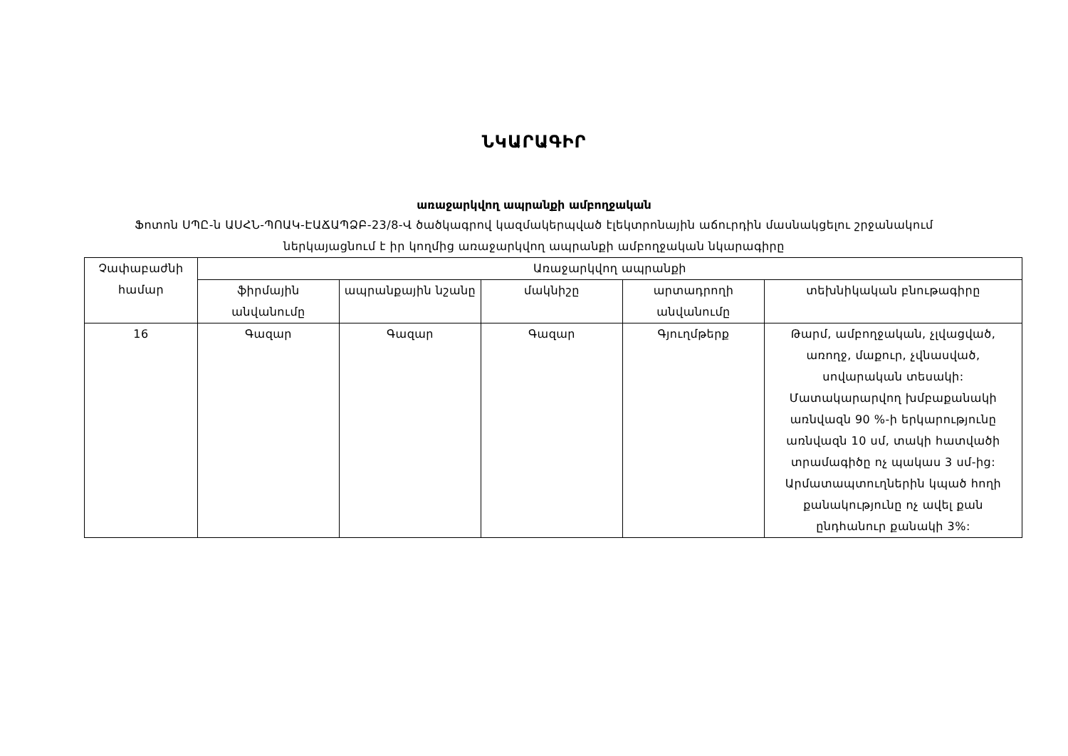ՆԿԱՐԱԳԻՐ
առաջարկվող ապրանքի ամբողջական
Ֆոտոն ՍՊԸ-ն ԱՍՀՆ-ՊՈԱԿ-ԷԱՃԱՊՁԲ-23/8-Վ ծածկագրով կազմակերպված էլեկտրոնային աճուրդին մասնակցելու շրջանակում
ներկայացնում է իր կողմից առաջարկվող ապրանքի ամբողջական նկարագիրը
| Չափաբաժնի համար | Առաջարկվող ապրանքի | | | | |
| --- | --- | --- | --- | --- | --- |
| | ֆիրմային անվանումը | ապրանքային նշանը | մակնիշը | արտադրողի անվանումը | տեխնիկական բնութագիրը |
| 16 | Գազար | Գազար | Գազար | Գյուղմթերք | Թարմ, ամբողջական, չլվացված, առողջ, մաքուր, չվնասված, սովարական տեսակի: Մատակարարվող խմբաքանակի առնվազն 90 %-ի երկարությունը առնվազն 10 սմ, տակի հատվածի տրամագիծը ոչ պակաս 3 սմ-ից: Արմատապտուղներին կպած հողի քանակությունը ոչ ավել քան ընդհանուր քանակի 3%: |